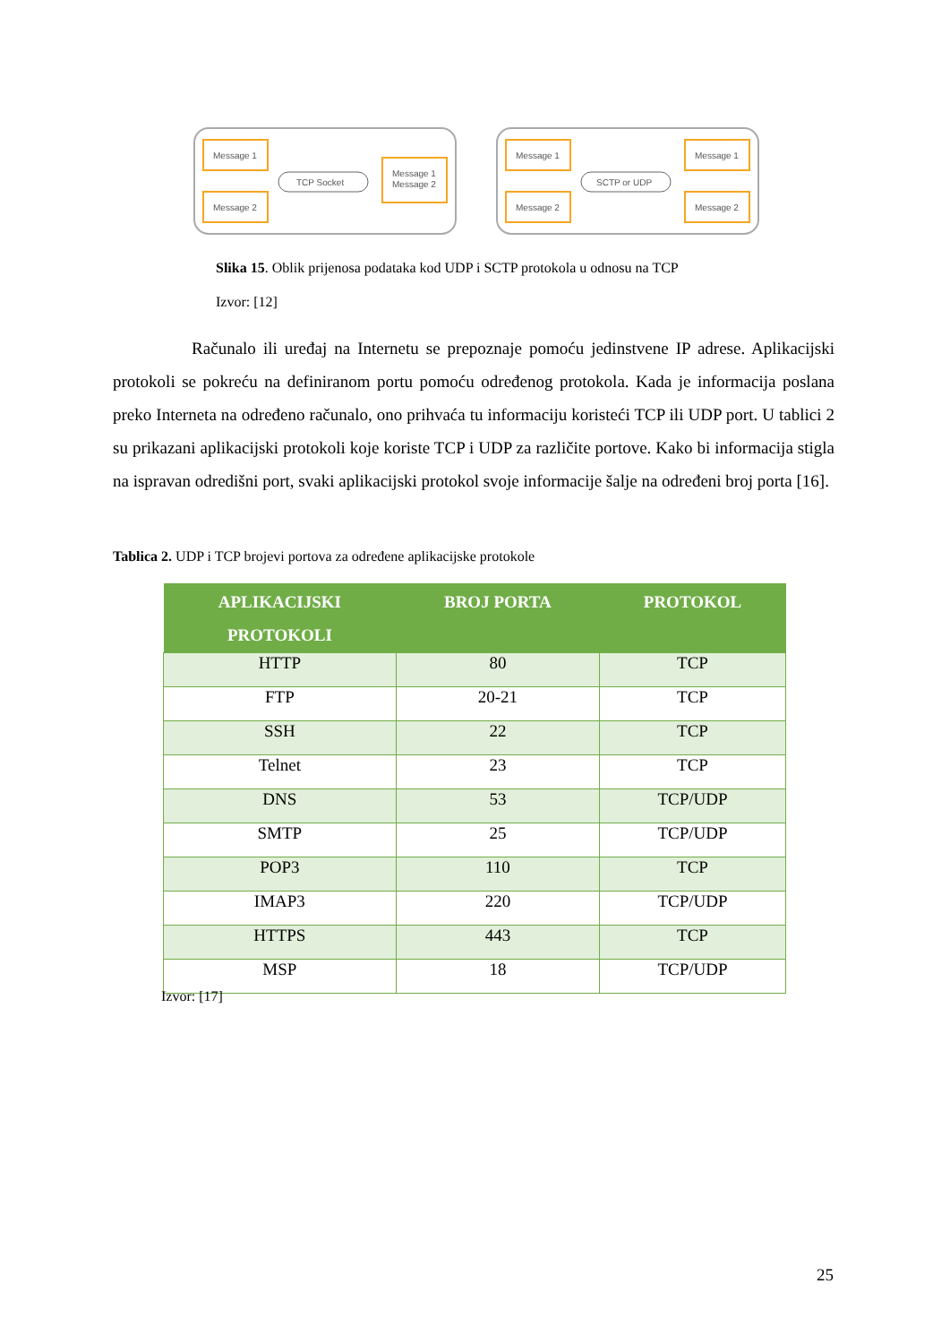Message 1
Message 2
Message 1
Message 2
TCP Socket
Message 1
Message 2
Message 1
Message 2
SCTP or UDP
Slika 15. Oblik prijenosa podataka kod UDP i SCTP protokola u odnosu na TCP
Izvor: [12]
Računalo ili uređaj na Internetu se prepoznaje pomoću jedinstvene IP adrese. Aplikacijski protokoli se pokreću na definiranom portu pomoću određenog protokola. Kada je informacija poslana preko Interneta na određeno računalo, ono prihvaća tu informaciju koristeći TCP ili UDP port. U tablici 2 su prikazani aplikacijski protokoli koje koriste TCP i UDP za različite portove. Kako bi informacija stigla na ispravan odredišni port, svaki aplikacijski protokol svoje informacije šalje na određeni broj porta [16].
Tablica 2. UDP i TCP brojevi portova za određene aplikacijske protokole
| APLIKACIJSKI PROTOKOLI | BROJ PORTA | PROTOKOL |
| --- | --- | --- |
| HTTP | 80 | TCP |
| FTP | 20-21 | TCP |
| SSH | 22 | TCP |
| Telnet | 23 | TCP |
| DNS | 53 | TCP/UDP |
| SMTP | 25 | TCP/UDP |
| POP3 | 110 | TCP |
| IMAP3 | 220 | TCP/UDP |
| HTTPS | 443 | TCP |
| MSP | 18 | TCP/UDP |
Izvor: [17]
25